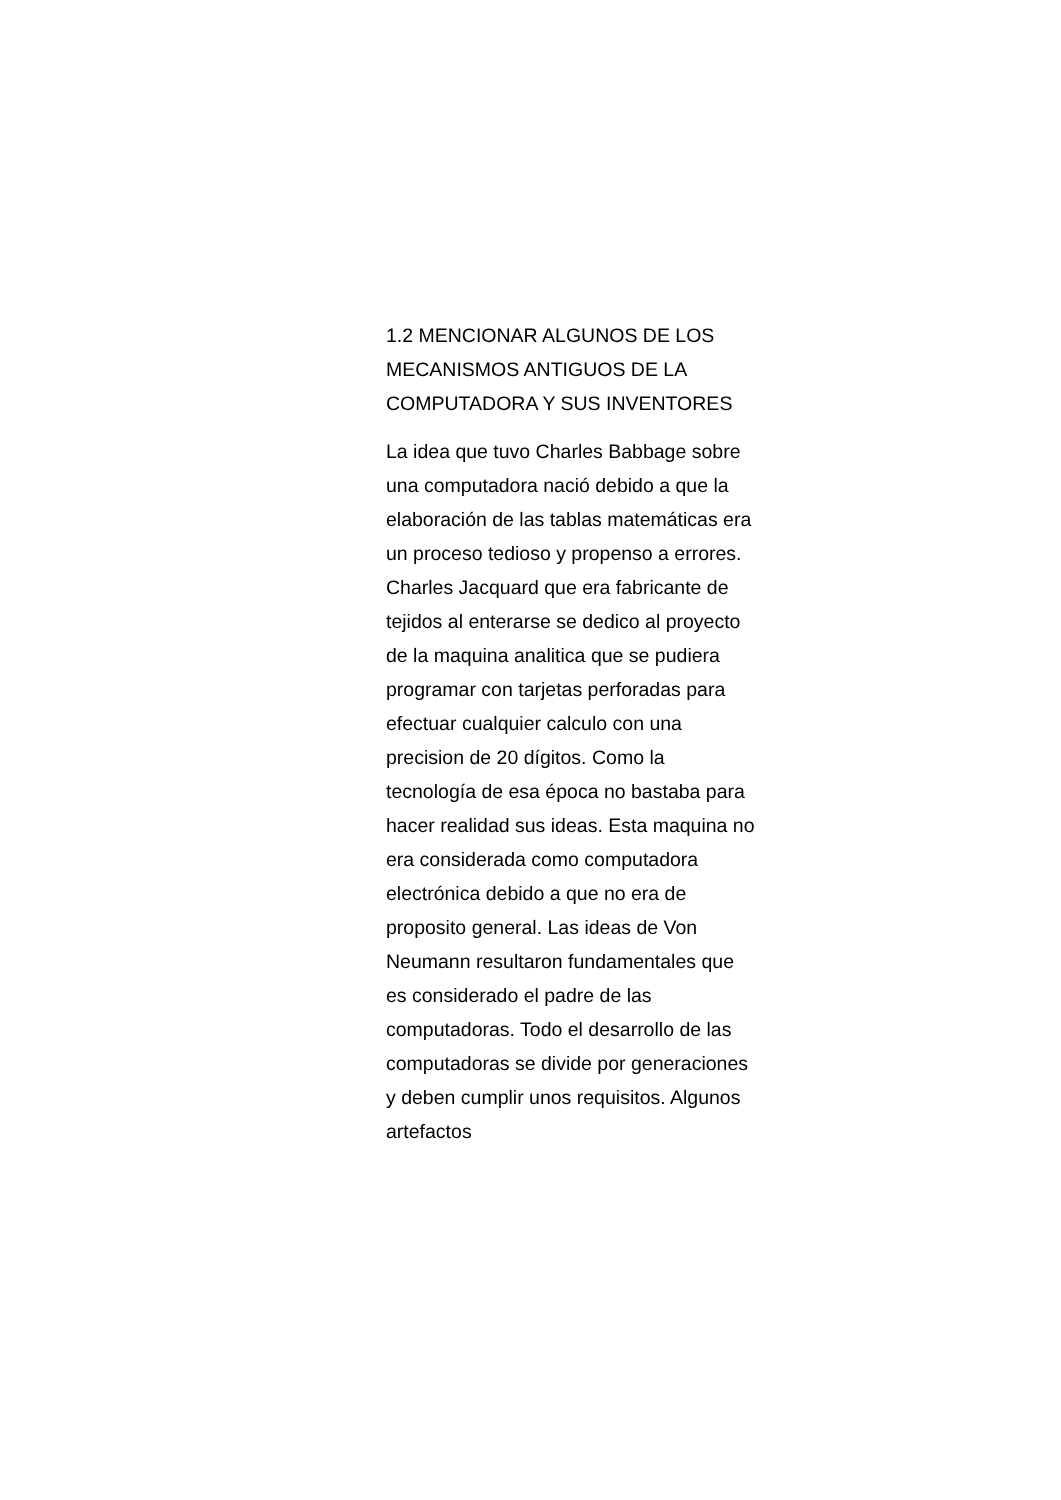1.2 MENCIONAR ALGUNOS DE LOS MECANISMOS ANTIGUOS DE LA COMPUTADORA Y SUS INVENTORES
La idea que tuvo Charles Babbage sobre una computadora nació debido a que la elaboración de las tablas matemáticas era un proceso tedioso y propenso a errores. Charles Jacquard que era fabricante de tejidos al enterarse se dedico al proyecto de la maquina analitica que se pudiera programar con tarjetas perforadas para efectuar cualquier calculo con una precision de 20 dígitos. Como la tecnología de esa época no bastaba para hacer realidad sus ideas. Esta maquina no era considerada como computadora electrónica debido a que no era de proposito general. Las ideas de Von Neumann resultaron fundamentales que es considerado el padre de las computadoras. Todo el desarrollo de las computadoras se divide por generaciones y deben cumplir unos requisitos. Algunos artefactos